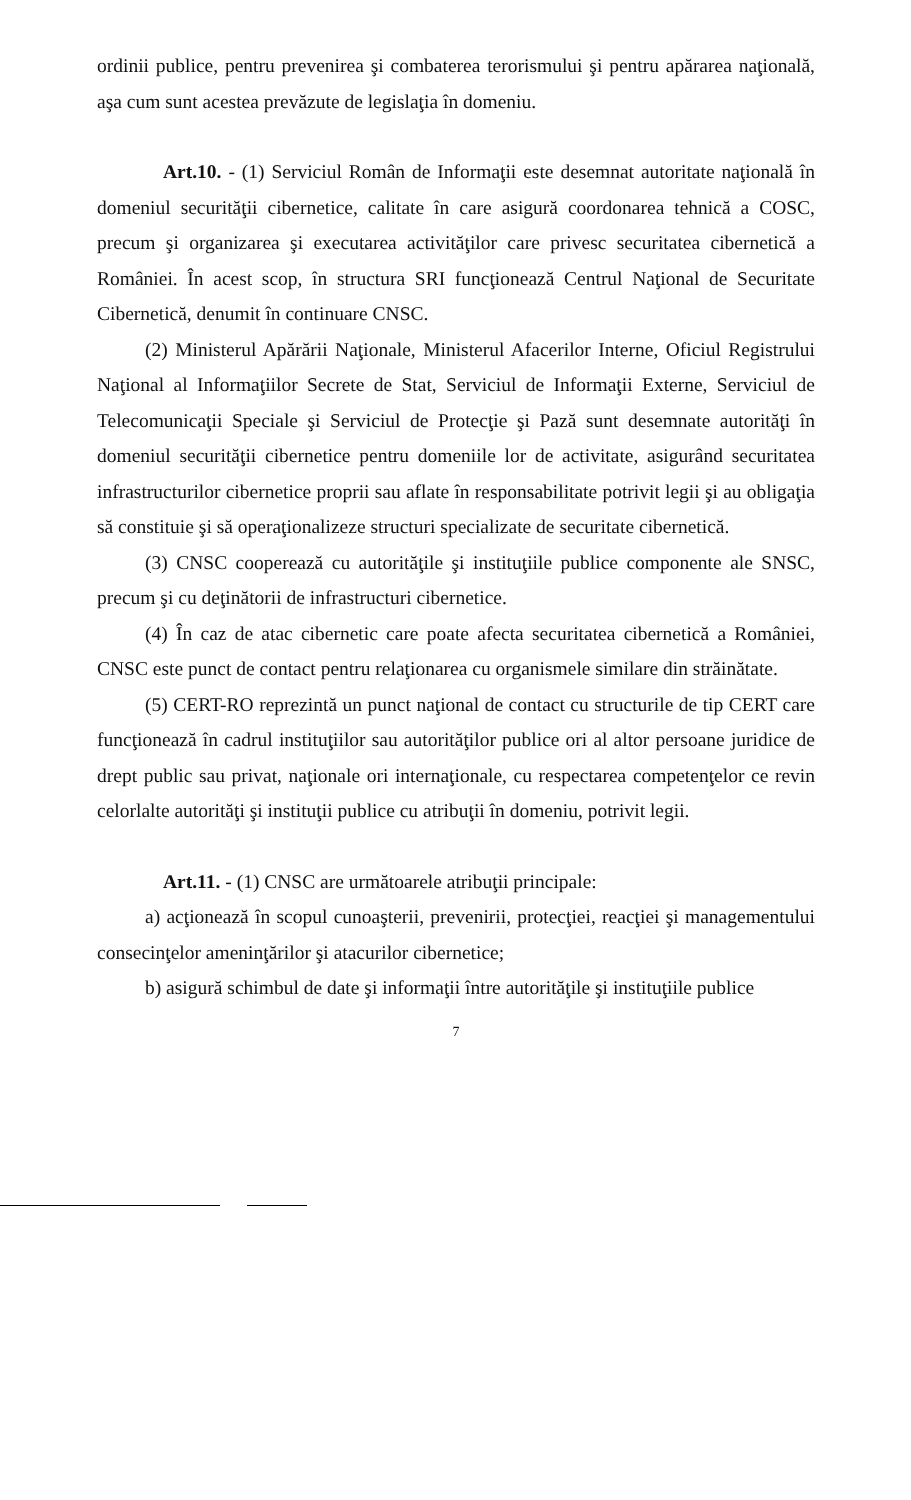ordinii publice, pentru prevenirea şi combaterea terorismului şi pentru apărarea naţională, aşa cum sunt acestea prevăzute de legislaţia în domeniu.
Art.10. - (1) Serviciul Român de Informaţii este desemnat autoritate naţională în domeniul securităţii cibernetice, calitate în care asigură coordonarea tehnică a COSC, precum şi organizarea şi executarea activităţilor care privesc securitatea cibernetică a României. În acest scop, în structura SRI funcţionează Centrul Naţional de Securitate Cibernetică, denumit în continuare CNSC.
(2) Ministerul Apărării Naţionale, Ministerul Afacerilor Interne, Oficiul Registrului Naţional al Informaţiilor Secrete de Stat, Serviciul de Informaţii Externe, Serviciul de Telecomunicaţii Speciale şi Serviciul de Protecţie şi Pază sunt desemnate autorităţi în domeniul securităţii cibernetice pentru domeniile lor de activitate, asigurând securitatea infrastructurilor cibernetice proprii sau aflate în responsabilitate potrivit legii şi au obligaţia să constituie şi să operaţionalizeze structuri specializate de securitate cibernetică.
(3) CNSC cooperează cu autorităţile şi instituţiile publice componente ale SNSC, precum şi cu deţinătorii de infrastructuri cibernetice.
(4) În caz de atac cibernetic care poate afecta securitatea cibernetică a României, CNSC este punct de contact pentru relaţionarea cu organismele similare din străinătate.
(5) CERT-RO reprezintă un punct naţional de contact cu structurile de tip CERT care funcţionează în cadrul instituţiilor sau autorităţilor publice ori al altor persoane juridice de drept public sau privat, naţionale ori internaţionale, cu respectarea competenţelor ce revin celorlalte autorităţi şi instituţii publice cu atribuţii în domeniu, potrivit legii.
Art.11. - (1) CNSC are următoarele atribuţii principale:
a) acţionează în scopul cunoaşterii, prevenirii, protecţiei, reacţiei şi managementului consecinţelor ameninţărilor şi atacurilor cibernetice;
b) asigură schimbul de date şi informaţii între autorităţile şi instituţiile publice
7